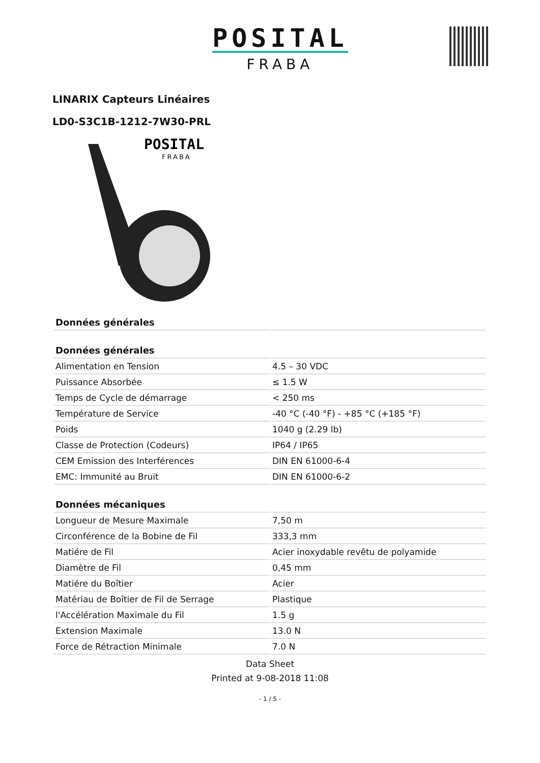POSITAL
FRABA
LINARIX Capteurs Linéaires
LD0-S3C1B-1212-7W30-PRL
POSITAL
FRABA
| Données générales | |
| --- | --- |
| Données générales | |
| Alimentation en Tension | 4.5 – 30 VDC |
| Puissance Absorbée | ≤ 1.5 W |
| Temps de Cycle de démarrage | < 250 ms |
| Température de Service | -40 °C (-40 °F) - +85 °C (+185 °F) |
| Poids | 1040 g (2.29 lb) |
| Classe de Protection (Codeurs) | IP64 / IP65 |
| CEM Emission des Interférences | DIN EN 61000-6-4 |
| EMC: Immunité au Bruit | DIN EN 61000-6-2 |
| Données mécaniques | |
| Longueur de Mesure Maximale | 7,50 m |
| Circonférence de la Bobine de Fil | 333,3 mm |
| Matiére de Fil | Acier inoxydable revêtu de polyamide |
| Diamètre de Fil | 0,45 mm |
| Matiére du Boîtier | Acier |
| Matériau de Boîtier de Fil de Serrage | Plastique |
| l'Accélération Maximale du Fil | 1.5 g |
| Extension Maximale | 13.0 N |
| Force de Rétraction Minimale | 7.0 N |
Data Sheet
Printed at 9-08-2018 11:08
- 1 / 5 -